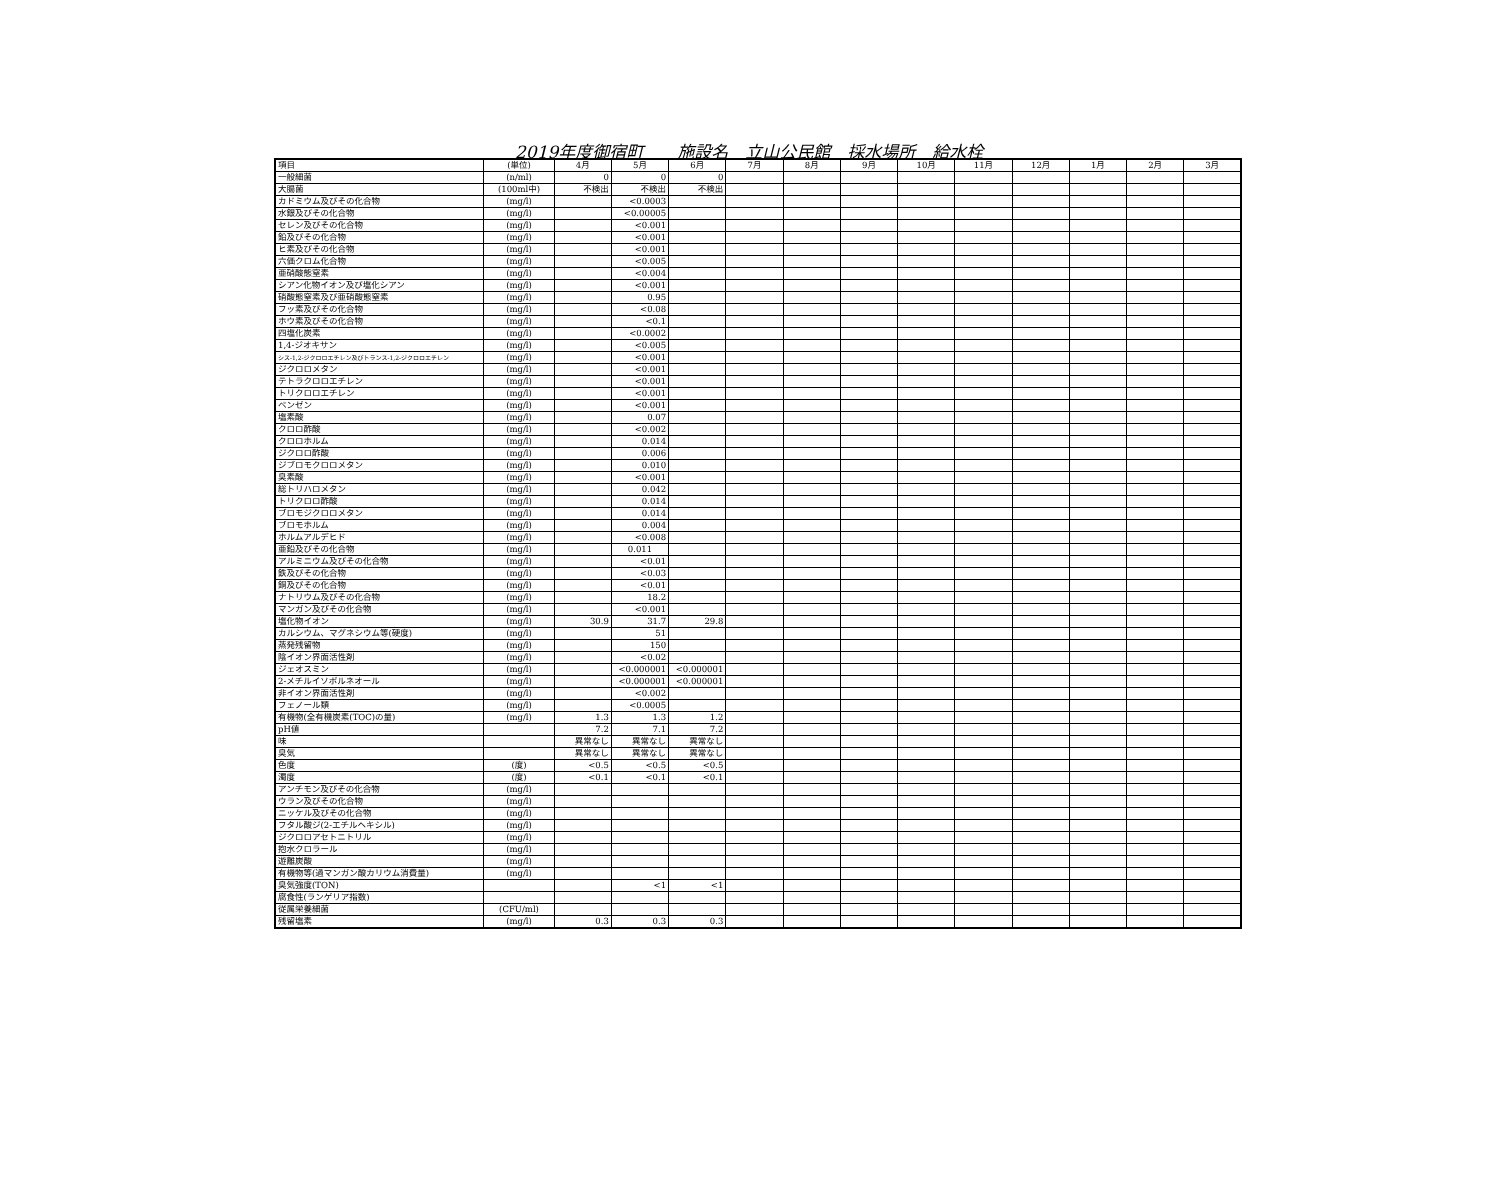2019年度御宿町　　施設名　立山公民館　採水場所　給水栓
| 項目 | (単位) | 4月 | 5月 | 6月 | 7月 | 8月 | 9月 | 10月 | 11月 | 12月 | 1月 | 2月 | 3月 |
| --- | --- | --- | --- | --- | --- | --- | --- | --- | --- | --- | --- | --- | --- |
| 一般細菌 | (n/ml) | 0 | 0 | 0 | | | | | | | | | |
| 大腸菌 | (100ml中) | 不検出 | 不検出 | 不検出 | | | | | | | | | |
| カドミウム及びその化合物 | (mg/l) | | <0.0003 | | | | | | | | | | |
| 水銀及びその化合物 | (mg/l) | | <0.00005 | | | | | | | | | | |
| セレン及びその化合物 | (mg/l) | | <0.001 | | | | | | | | | | |
| 鉛及びその化合物 | (mg/l) | | <0.001 | | | | | | | | | | |
| ヒ素及びその化合物 | (mg/l) | | <0.001 | | | | | | | | | | |
| 六価クロム化合物 | (mg/l) | | <0.005 | | | | | | | | | | |
| 亜硝酸態窒素 | (mg/l) | | <0.004 | | | | | | | | | | |
| シアン化物イオン及び塩化シアン | (mg/l) | | <0.001 | | | | | | | | | | |
| 硝酸態窒素及び亜硝酸態窒素 | (mg/l) | | 0.95 | | | | | | | | | | |
| フッ素及びその化合物 | (mg/l) | | <0.08 | | | | | | | | | | |
| ホウ素及びその化合物 | (mg/l) | | <0.1 | | | | | | | | | | |
| 四塩化炭素 | (mg/l) | | <0.0002 | | | | | | | | | | |
| 1,4-ジオキサン | (mg/l) | | <0.005 | | | | | | | | | | |
| シス-1,2-ジクロロエチレン及びトランス-1,2-ジクロロエチレン | (mg/l) | | <0.001 | | | | | | | | | | |
| ジクロロメタン | (mg/l) | | <0.001 | | | | | | | | | | |
| テトラクロロエチレン | (mg/l) | | <0.001 | | | | | | | | | | |
| トリクロロエチレン | (mg/l) | | <0.001 | | | | | | | | | | |
| ベンゼン | (mg/l) | | <0.001 | | | | | | | | | | |
| 塩素酸 | (mg/l) | | 0.07 | | | | | | | | | | |
| クロロ酢酸 | (mg/l) | | <0.002 | | | | | | | | | | |
| クロロホルム | (mg/l) | | 0.014 | | | | | | | | | | |
| ジクロロ酢酸 | (mg/l) | | 0.006 | | | | | | | | | | |
| ジブロモクロロメタン | (mg/l) | | 0.010 | | | | | | | | | | |
| 臭素酸 | (mg/l) | | <0.001 | | | | | | | | | | |
| 総トリハロメタン | (mg/l) | | 0.042 | | | | | | | | | | |
| トリクロロ酢酸 | (mg/l) | | 0.014 | | | | | | | | | | |
| ブロモジクロロメタン | (mg/l) | | 0.014 | | | | | | | | | | |
| ブロモホルム | (mg/l) | | 0.004 | | | | | | | | | | |
| ホルムアルデヒド | (mg/l) | | <0.008 | | | | | | | | | | |
| 亜鉛及びその化合物 | (mg/l) | | 0.011 | | | | | | | | | | |
| アルミニウム及びその化合物 | (mg/l) | | <0.01 | | | | | | | | | | |
| 鉄及びその化合物 | (mg/l) | | <0.03 | | | | | | | | | | |
| 銅及びその化合物 | (mg/l) | | <0.01 | | | | | | | | | | |
| ナトリウム及びその化合物 | (mg/l) | | 18.2 | | | | | | | | | | |
| マンガン及びその化合物 | (mg/l) | | <0.001 | | | | | | | | | | |
| 塩化物イオン | (mg/l) | 30.9 | 31.7 | 29.8 | | | | | | | | | |
| カルシウム、マグネシウム等(硬度) | (mg/l) | | 51 | | | | | | | | | | |
| 蒸発残留物 | (mg/l) | | 150 | | | | | | | | | | |
| 陰イオン界面活性剤 | (mg/l) | | <0.02 | | | | | | | | | | |
| ジェオスミン | (mg/l) | | <0.000001 | <0.000001 | | | | | | | | | |
| 2-メチルイソボルネオール | (mg/l) | | <0.000001 | <0.000001 | | | | | | | | | |
| 非イオン界面活性剤 | (mg/l) | | <0.002 | | | | | | | | | | |
| フェノール類 | (mg/l) | | <0.0005 | | | | | | | | | | |
| 有機物(全有機炭素(TOC)の量) | (mg/l) | 1.3 | 1.3 | 1.2 | | | | | | | | | |
| pH値 | | 7.2 | 7.1 | 7.2 | | | | | | | | | |
| 味 | | 異常なし | 異常なし | 異常なし | | | | | | | | | |
| 臭気 | | 異常なし | 異常なし | 異常なし | | | | | | | | | |
| 色度 | (度) | <0.5 | <0.5 | <0.5 | | | | | | | | | |
| 濁度 | (度) | <0.1 | <0.1 | <0.1 | | | | | | | | | |
| アンチモン及びその化合物 | (mg/l) | | | | | | | | | | | | |
| ウラン及びその化合物 | (mg/l) | | | | | | | | | | | | |
| ニッケル及びその化合物 | (mg/l) | | | | | | | | | | | | |
| フタル酸ジ(2-エチルヘキシル) | (mg/l) | | | | | | | | | | | | |
| ジクロロアセトニトリル | (mg/l) | | | | | | | | | | | | |
| 抱水クロラール | (mg/l) | | | | | | | | | | | | |
| 遊離炭酸 | (mg/l) | | | | | | | | | | | | |
| 有機物等(過マンガン酸カリウム消費量) | (mg/l) | | | | | | | | | | | | |
| 臭気強度(TON) | | | <1 | <1 | | | | | | | | | |
| 腐食性(ランゲリア指数) | | | | | | | | | | | | | |
| 従属栄養細菌 | (CFU/ml) | | | | | | | | | | | | |
| 残留塩素 | (mg/l) | 0.3 | 0.3 | 0.3 | | | | | | | | | |